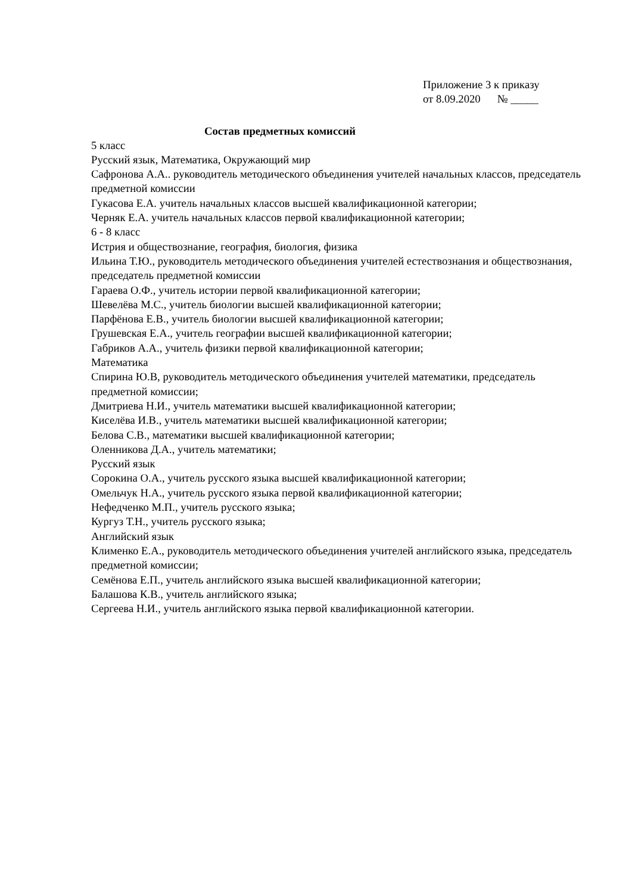Приложение 3 к приказу
от 8.09.2020 № _____
Состав предметных комиссий
5 класс
Русский язык, Математика, Окружающий мир
Сафронова А.А.. руководитель методического объединения учителей начальных классов, председатель предметной комиссии
Гукасова Е.А. учитель начальных классов высшей квалификационной категории;
Черняк Е.А. учитель начальных классов первой квалификационной категории;
6 - 8 класс
Истрия и обществознание, география, биология, физика
Ильина Т.Ю., руководитель методического объединения учителей естествознания и обществознания, председатель предметной комиссии
Гараева О.Ф., учитель истории первой квалификационной категории;
Шевелёва М.С., учитель биологии высшей квалификационной категории;
Парфёнова Е.В., учитель биологии высшей квалификационной категории;
Грушевская Е.А., учитель географии высшей квалификационной категории;
Габриков А.А., учитель физики первой квалификационной категории;
Математика
Спирина Ю.В, руководитель методического объединения учителей математики, председатель предметной комиссии;
Дмитриева Н.И., учитель математики высшей квалификационной категории;
Киселёва И.В., учитель математики высшей квалификационной категории;
Белова С.В., математики высшей квалификационной категории;
Оленникова Д.А., учитель математики;
Русский язык
Сорокина О.А., учитель русского языка высшей квалификационной категории;
Омельчук Н.А., учитель русского языка первой квалификационной категории;
Нефедченко М.П., учитель русского языка;
Кургуз Т.Н., учитель русского языка;
Английский язык
Клименко Е.А., руководитель методического объединения учителей английского языка, председатель предметной комиссии;
Семёнова Е.П., учитель английского языка высшей квалификационной категории;
Балашова К.В., учитель английского языка;
Сергеева Н.И., учитель английского языка первой квалификационной категории.